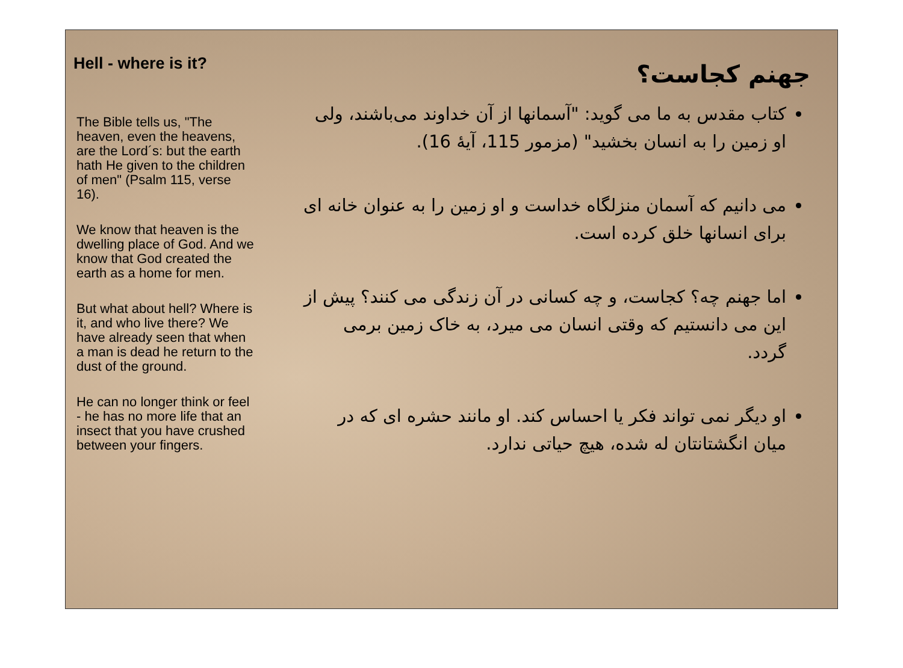Hell - where is it?
The Bible tells us, "The heaven, even the heavens, are the Lord´s: but the earth hath He given to the children of men" (Psalm 115, verse 16).
We know that heaven is the dwelling place of God. And we know that God created the earth as a home for men.
But what about hell? Where is it, and who live there? We have already seen that when a man is dead he return to the dust of the ground.
He can no longer think or feel - he has no more life that an insect that you have crushed between your fingers.
جهنم کجاست؟
کتاب مقدس به ما می گوید: "آسمانها از آن خداوند می‌باشند، ولی او زمین را به انسان بخشید" (مزمور 115، آیهٔ 16).
می دانیم که آسمان منزلگاه خداست و او زمین را به عنوان خانه ای برای انسانها خلق کرده است.
اما جهنم چه؟ کجاست، و چه کسانی در آن زندگی می کنند؟ پیش از این می دانستیم که وقتی انسان می میرد، به خاک زمین برمی گردد.
او دیگر نمی تواند فکر یا احساس کند. او مانند حشره ای که در میان انگشتانتان له شده، هیچ حیاتی ندارد.